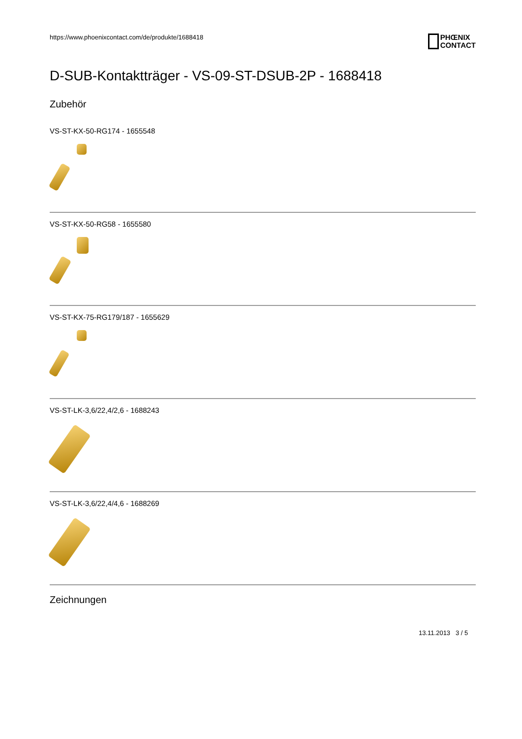https://www.phoenixcontact.com/de/produkte/1688418 PHŒNIX
CONTACT
D-SUB-Kontaktträger - VS-09-ST-DSUB-2P - 1688418
Zubehör
VS-ST-KX-50-RG174 - 1655548
VS-ST-KX-50-RG58 - 1655580
VS-ST-KX-75-RG179/187 - 1655629
VS-ST-LK-3,6/22,4/2,6 - 1688243
VS-ST-LK-3,6/22,4/4,6 - 1688269
Zeichnungen
13.11.2013 3 / 5